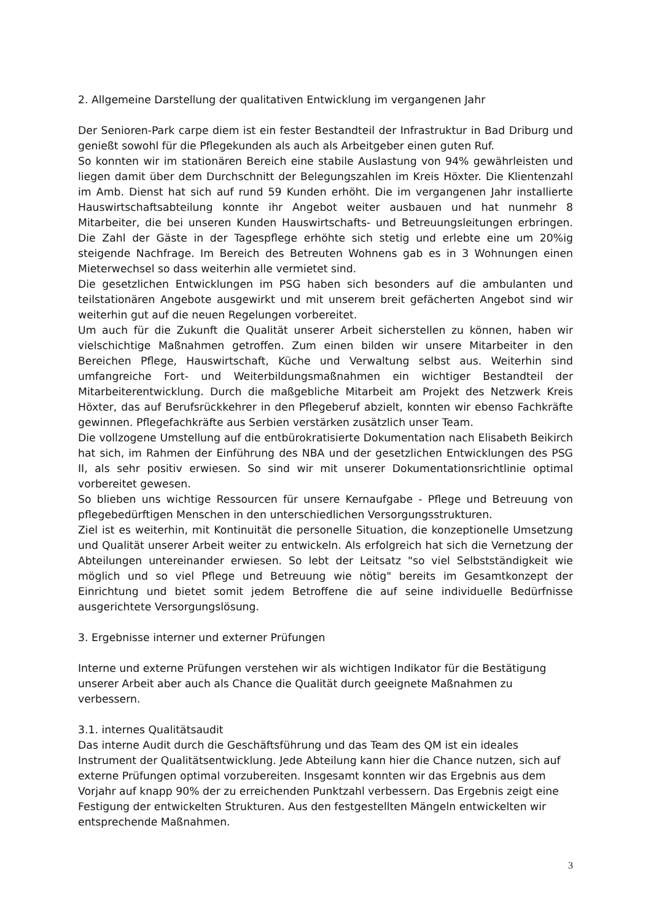2. Allgemeine Darstellung der qualitativen Entwicklung im vergangenen Jahr
Der Senioren-Park carpe diem ist ein fester Bestandteil der Infrastruktur in Bad Driburg und genießt sowohl für die Pflegekunden als auch als Arbeitgeber einen guten Ruf.
So konnten wir im stationären Bereich eine stabile Auslastung von 94% gewährleisten und liegen damit über dem Durchschnitt der Belegungszahlen im Kreis Höxter. Die Klientenzahl im Amb. Dienst hat sich auf rund 59 Kunden erhöht. Die im vergangenen Jahr installierte Hauswirtschaftsabteilung konnte ihr Angebot weiter ausbauen und hat nunmehr 8 Mitarbeiter, die bei unseren Kunden Hauswirtschafts- und Betreuungsleitungen erbringen. Die Zahl der Gäste in der Tagespflege erhöhte sich stetig und erlebte eine um 20%ig steigende Nachfrage. Im Bereich des Betreuten Wohnens gab es in 3 Wohnungen einen Mieterwechsel so dass weiterhin alle vermietet sind.
Die gesetzlichen Entwicklungen im PSG haben sich besonders auf die ambulanten und teilstationären Angebote ausgewirkt und mit unserem breit gefächerten Angebot sind wir weiterhin gut auf die neuen Regelungen vorbereitet.
Um auch für die Zukunft die Qualität unserer Arbeit sicherstellen zu können, haben wir vielschichtige Maßnahmen getroffen. Zum einen bilden wir unsere Mitarbeiter in den Bereichen Pflege, Hauswirtschaft, Küche und Verwaltung selbst aus. Weiterhin sind umfangreiche Fort- und Weiterbildungsmaßnahmen ein wichtiger Bestandteil der Mitarbeiterentwicklung. Durch die maßgebliche Mitarbeit am Projekt des Netzwerk Kreis Höxter, das auf Berufsrückkehrer in den Pflegeberuf abzielt, konnten wir ebenso Fachkräfte gewinnen. Pflegefachkräfte aus Serbien verstärken zusätzlich unser Team.
Die vollzogene Umstellung auf die entbürokratisierte Dokumentation nach Elisabeth Beikirch hat sich, im Rahmen der Einführung des NBA und der gesetzlichen Entwicklungen des PSG II, als sehr positiv erwiesen. So sind wir mit unserer Dokumentationsrichtlinie optimal vorbereitet gewesen.
So blieben uns wichtige Ressourcen für unsere Kernaufgabe - Pflege und Betreuung von pflegebedürftigen Menschen in den unterschiedlichen Versorgungsstrukturen.
Ziel ist es weiterhin, mit Kontinuität die personelle Situation, die konzeptionelle Umsetzung und Qualität unserer Arbeit weiter zu entwickeln. Als erfolgreich hat sich die Vernetzung der Abteilungen untereinander erwiesen. So lebt der Leitsatz "so viel Selbstständigkeit wie möglich und so viel Pflege und Betreuung wie nötig" bereits im Gesamtkonzept der Einrichtung und bietet somit jedem Betroffene die auf seine individuelle Bedürfnisse ausgerichtete Versorgungslösung.
3. Ergebnisse interner und externer Prüfungen
Interne und externe Prüfungen verstehen wir als wichtigen Indikator für die Bestätigung unserer Arbeit aber auch als Chance die Qualität durch geeignete Maßnahmen zu verbessern.
3.1. internes Qualitätsaudit
Das interne Audit durch die Geschäftsführung und das Team des QM ist ein ideales Instrument der Qualitätsentwicklung. Jede Abteilung kann hier die Chance nutzen, sich auf externe Prüfungen optimal vorzubereiten. Insgesamt konnten wir das Ergebnis aus dem Vorjahr auf knapp 90% der zu erreichenden Punktzahl verbessern. Das Ergebnis zeigt eine Festigung der entwickelten Strukturen. Aus den festgestellten Mängeln entwickelten wir entsprechende Maßnahmen.
3